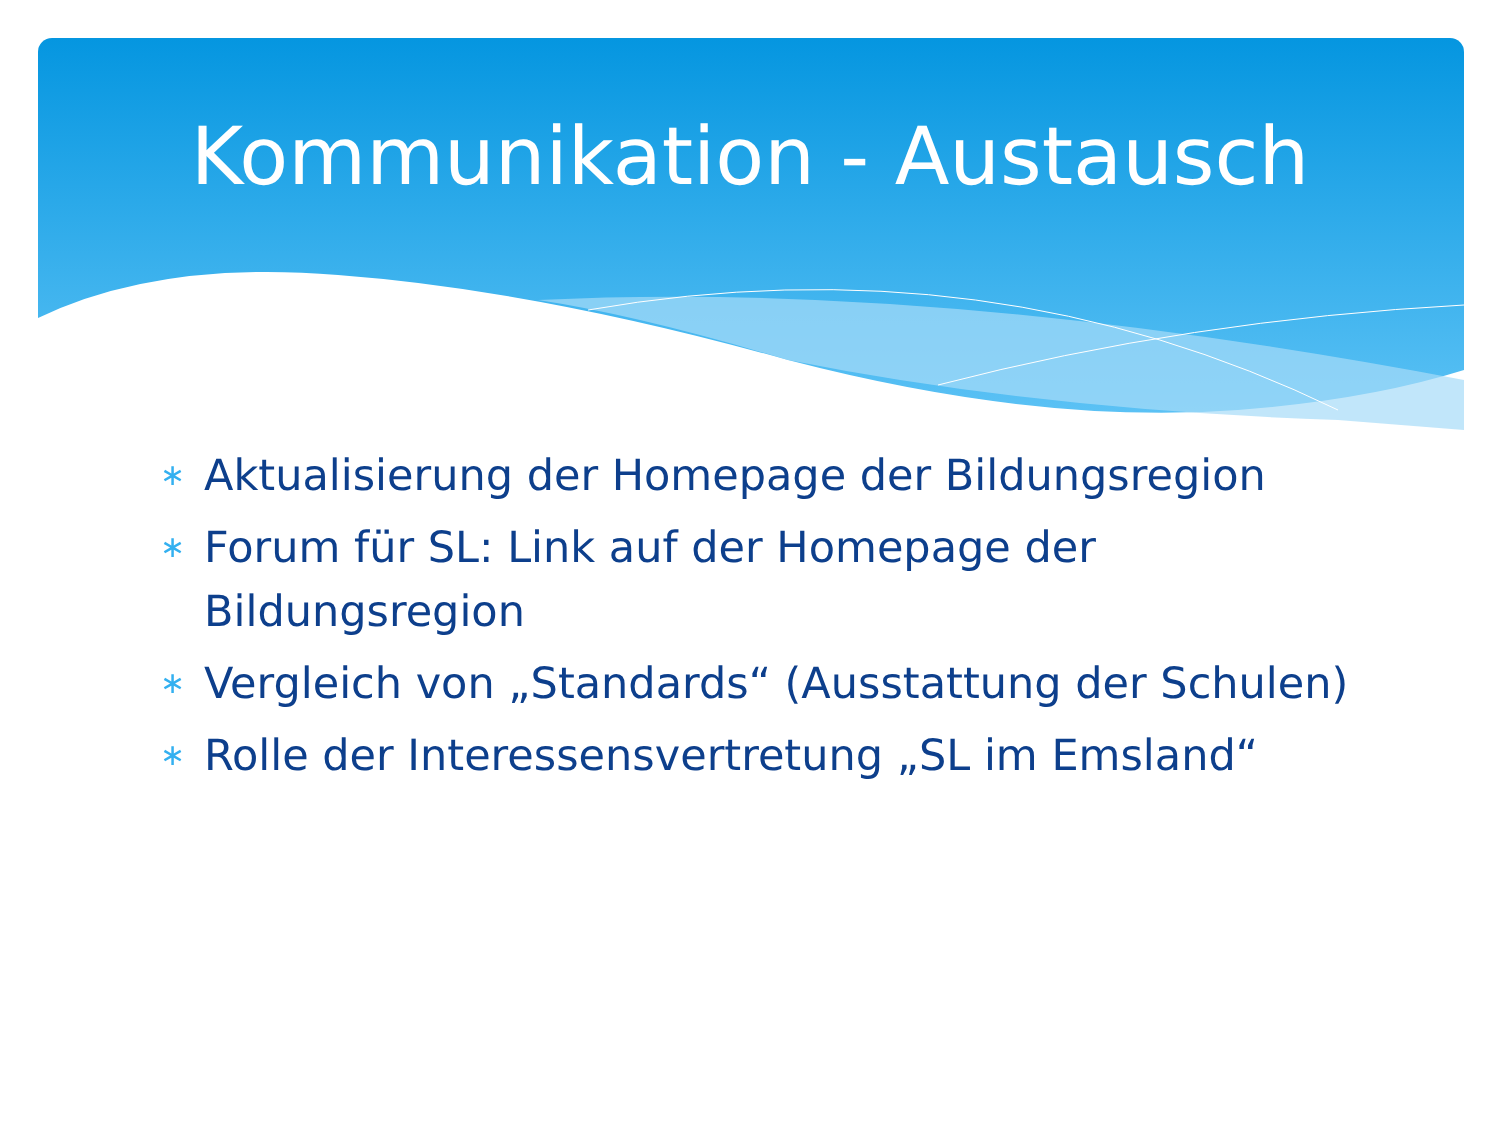Kommunikation - Austausch
∗ Aktualisierung der Homepage der Bildungsregion
∗ Forum für SL: Link auf der Homepage der Bildungsregion
∗ Vergleich von „Standards“ (Ausstattung der Schulen)
∗ Rolle der Interessensvertretung „SL im Emsland“